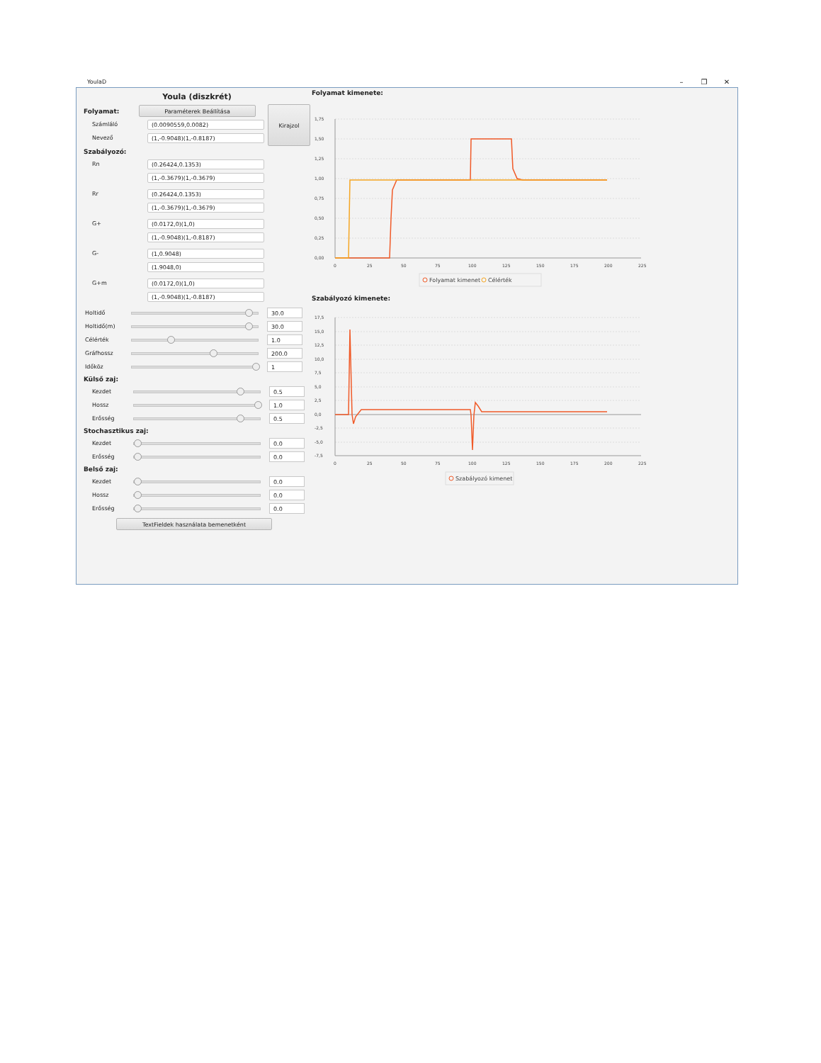YoulaD – ❐ ✕
Youla (diszkrét)
Folyamat:
Paraméterek Beállítása
Számláló
(0.0090559,0.0082)
Nevező
(1,-0.9048)(1,-0.8187)
Kirajzol
Szabályozó:
Rn
(0.26424,0.1353)
(1,-0.3679)(1,-0.3679)
Rr
(0.26424,0.1353)
(1,-0.3679)(1,-0.3679)
G+
(0.0172,0)(1,0)
(1,-0.9048)(1,-0.8187)
G-
(1,0.9048)
(1.9048,0)
G+m
(0.0172,0)(1,0)
(1,-0.9048)(1,-0.8187)
Holtidő
30.0
Holtidő(m)
30.0
Célérték
1.0
Gráfhossz
200.0
Időköz
1
Külső zaj:
Kezdet
0.5
Hossz
1.0
Erősség
0.5
Stochasztikus zaj:
Kezdet
0.0
Erősség
0.0
Belső zaj:
Kezdet
0.0
Hossz
0.0
Erősség
0.0
TextFieldek használata bemenetként
Folyamat kimenete:
1,75
1,50
1,25
1,00
0,75
0,50
0,25
0,00
0
25
50
75
100
125
150
175
200
225
Folyamat kimenet
Célérték
Szabályozó kimenete:
17,5
15,0
12,5
10,0
7,5
5,0
2,5
0,0
-2,5
-5,0
-7,5
0
25
50
75
100
125
150
175
200
225
Szabályozó kimenet